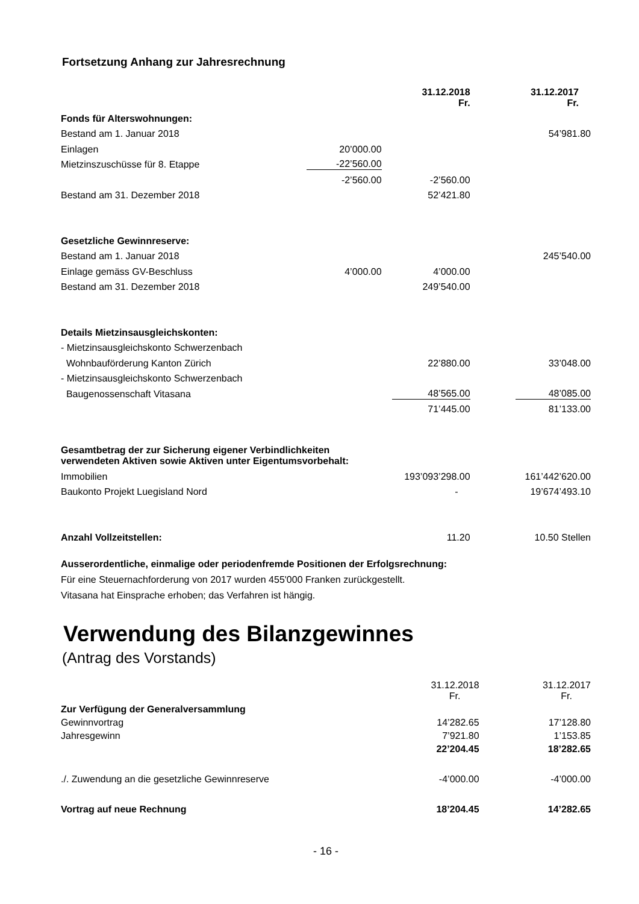Fortsetzung Anhang zur Jahresrechnung
| | | 31.12.2018 Fr. | 31.12.2017 Fr. |
| Fonds für Alterswohnungen: | | | |
| Bestand am 1. Januar 2018 | | | 54’981.80 |
| Einlagen | 20’000.00 | | |
| Mietzinszuschüsse für 8. Etappe | -22’560.00 | | |
| | -2’560.00 | -2’560.00 | |
| Bestand am 31. Dezember 2018 | | 52’421.80 | |
| Gesetzliche Gewinnreserve: | | | |
| Bestand am 1. Januar 2018 | | | 245’540.00 |
| Einlage gemäss GV-Beschluss | 4’000.00 | 4’000.00 | |
| Bestand am 31. Dezember 2018 | | 249’540.00 | |
| Details Mietzinsausgleichskonten: | | | |
| - Mietzinsausgleichskonto Schwerzenbach | | | |
| Wohnbauförderung Kanton Zürich | | 22’880.00 | 33’048.00 |
| - Mietzinsausgleichskonto Schwerzenbach | | | |
| Baugenossenschaft Vitasana | | 48’565.00 | 48’085.00 |
| | | 71’445.00 | 81’133.00 |
| Gesamtbetrag der zur Sicherung eigener Verbindlichkeiten verwendeten Aktiven sowie Aktiven unter Eigentumsvorbehalt: | | | |
| Immobilien | | 193’093’298.00 | 161’442’620.00 |
| Baukonto Projekt Luegisland Nord | | - | 19’674’493.10 |
| Anzahl Vollzeitstellen: | | 11.20 | 10.50 Stellen |
Ausserordentliche, einmalige oder periodenfremde Positionen der Erfolgsrechnung:
Für eine Steuernachforderung von 2017 wurden 455'000 Franken zurückgestellt.
Vitasana hat Einsprache erhoben; das Verfahren ist hängig.
Verwendung des Bilanzgewinnes
(Antrag des Vorstands)
| | | 31.12.2018 Fr. | 31.12.2017 Fr. |
| Zur Verfügung der Generalversammlung | | | |
| Gewinnvortrag | | 14’282.65 | 17’128.80 |
| Jahresgewinn | | 7’921.80 | 1’153.85 |
| | | 22’204.45 | 18’282.65 |
| ./. Zuwendung an die gesetzliche Gewinnreserve | | -4’000.00 | -4’000.00 |
| Vortrag auf neue Rechnung | | 18’204.45 | 14’282.65 |
- 16 -